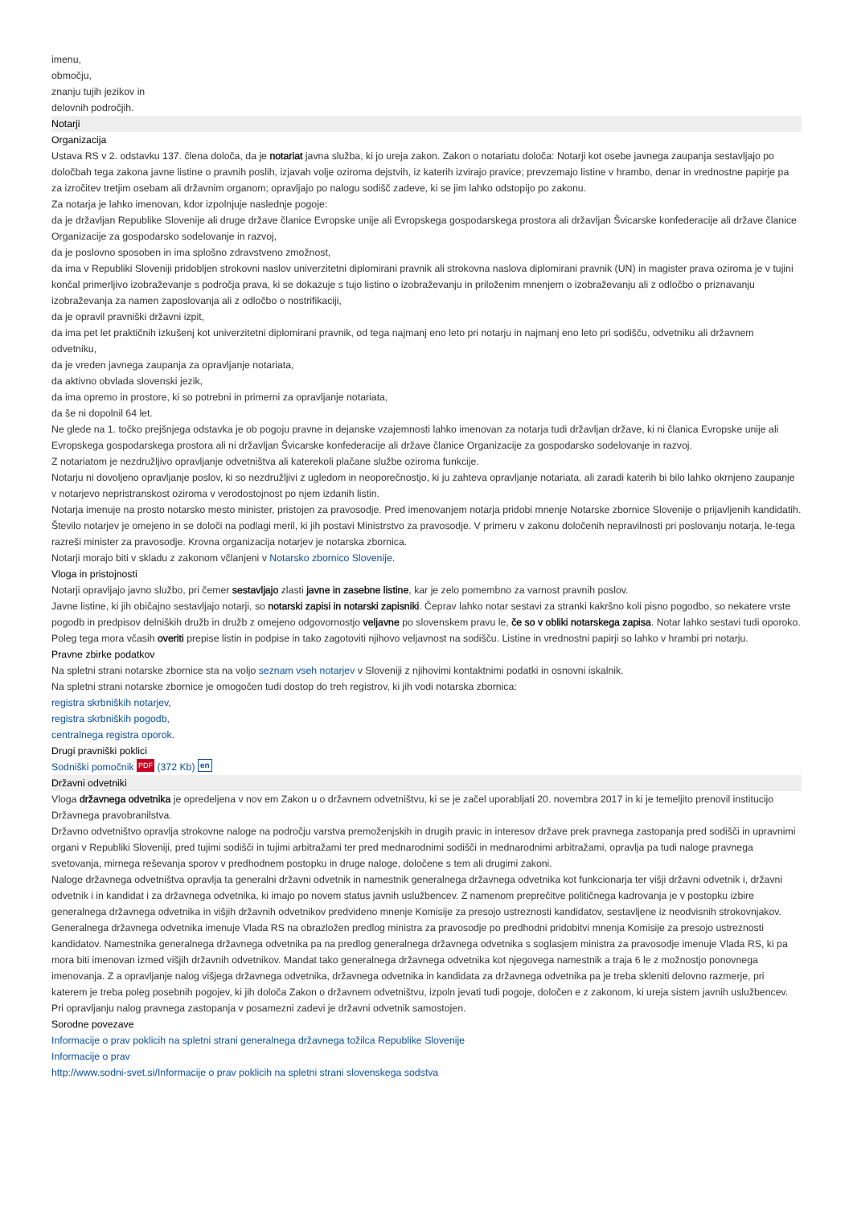imenu,
območju,
znanju tujih jezikov in
delovnih področjih.
Notarji
Organizacija
Ustava RS v 2. odstavku 137. člena določa, da je notariat javna služba, ki jo ureja zakon. Zakon o notariatu določa: Notarji kot osebe javnega zaupanja sestavljajo po določbah tega zakona javne listine o pravnih poslih, izjavah volje oziroma dejstvih, iz katerih izvirajo pravice; prevzemajo listine v hrambo, denar in vrednostne papirje pa za izročitev tretjim osebam ali državnim organom; opravljajo po nalogu sodišč zadeve, ki se jim lahko odstopijo po zakonu.
Za notarja je lahko imenovan, kdor izpolnjuje naslednje pogoje:
da je državljan Republike Slovenije ali druge države članice Evropske unije ali Evropskega gospodarskega prostora ali državljan Švicarske konfederacije ali države članice Organizacije za gospodarsko sodelovanje in razvoj,
da je poslovno sposoben in ima splošno zdravstveno zmožnost,
da ima v Republiki Sloveniji pridobljen strokovni naslov univerzitetni diplomirani pravnik ali strokovna naslova diplomirani pravnik (UN) in magister prava oziroma je v tujini končal primerljivo izobraževanje s področja prava, ki se dokazuje s tujo listino o izobraževanju in priloženim mnenjem o izobraževanju ali z odločbo o priznavanju izobraževanja za namen zaposlovanja ali z odločbo o nostrifikaciji,
da je opravil pravniški državni izpit,
da ima pet let praktičnih izkušenj kot univerzitetni diplomirani pravnik, od tega najmanj eno leto pri notarju in najmanj eno leto pri sodišču, odvetniku ali državnem odvetniku,
da je vreden javnega zaupanja za opravljanje notariata,
da aktivno obvlada slovenski jezik,
da ima opremo in prostore, ki so potrebni in primerni za opravljanje notariata,
da še ni dopolnil 64 let.
Ne glede na 1. točko prejšnjega odstavka je ob pogoju pravne in dejanske vzajemnosti lahko imenovan za notarja tudi državljan države, ki ni članica Evropske unije ali Evropskega gospodarskega prostora ali ni državljan Švicarske konfederacije ali države članice Organizacije za gospodarsko sodelovanje in razvoj.
Z notariatom je nezdružljivo opravljanje odvetništva ali katerekoli plačane službe oziroma funkcije.
Notarju ni dovoljeno opravljanje poslov, ki so nezdružljivi z ugledom in neoporečnostjo, ki ju zahteva opravljanje notariata, ali zaradi katerih bi bilo lahko okrnjeno zaupanje v notarjevo nepristranskost oziroma v verodostojnost po njem izdanih listin.
Notarja imenuje na prosto notarsko mesto minister, pristojen za pravosodje. Pred imenovanjem notarja pridobi mnenje Notarske zbornice Slovenije o prijavljenih kandidatih. Število notarjev je omejeno in se določi na podlagi meril, ki jih postavi Ministrstvo za pravosodje. V primeru v zakonu določenih nepravilnosti pri poslovanju notarja, le-tega razreši minister za pravosodje. Krovna organizacija notarjev je notarska zbornica.
Notarji morajo biti v skladu z zakonom včlanjeni v Notarsko zbornico Slovenije.
Vloga in pristojnosti
Notarji opravljajo javno službo, pri čemer sestavljajo zlasti javne in zasebne listine, kar je zelo pomembno za varnost pravnih poslov.
Javne listine, ki jih običajno sestavljajo notarji, so notarski zapisi in notarski zapisniki. Čeprav lahko notar sestavi za stranki kakršno koli pisno pogodbo, so nekatere vrste pogodb in predpisov delniških družb in družb z omejeno odgovornostjo veljavne po slovenskem pravu le, če so v obliki notarskega zapisa. Notar lahko sestavi tudi oporoko. Poleg tega mora včasih overiti prepise listin in podpise in tako zagotoviti njihovo veljavnost na sodišču. Listine in vrednostni papirji so lahko v hrambi pri notarju.
Pravne zbirke podatkov
Na spletni strani notarske zbornice sta na voljo seznam vseh notarjev v Sloveniji z njihovimi kontaktnimi podatki in osnovni iskalnik.
Na spletni strani notarske zbornice je omogočen tudi dostop do treh registrov, ki jih vodi notarska zbornica:
registra skrbniških notarjev,
registra skrbniških pogodb,
centralnega registra oporok.
Drugi pravniški poklici
Sodniški pomočnik PDF (372 Kb) en
Državni odvetniki
Vloga državnega odvetnika je opredeljena v nov em Zakon u o državnem odvetništvu, ki se je začel uporabljati 20. novembra 2017 in ki je temeljito prenovil institucijo Državnega pravobranilstva.
Državno odvetništvo opravlja strokovne naloge na področju varstva premoženjskih in drugih pravic in interesov države prek pravnega zastopanja pred sodišči in upravnimi organi v Republiki Sloveniji, pred tujimi sodišči in tujimi arbitražami ter pred mednarodnimi sodišči in mednarodnimi arbitražami, opravlja pa tudi naloge pravnega svetovanja, mirnega reševanja sporov v predhodnem postopku in druge naloge, določene s tem ali drugimi zakoni.
Naloge državnega odvetništva opravlja ta generalni državni odvetnik in namestnik generalnega državnega odvetnika kot funkcionarja ter višji državni odvetnik i, državni odvetnik i in kandidat i za državnega odvetnika, ki imajo po novem status javnih uslužbencev. Z namenom preprečitve političnega kadrovanja je v postopku izbire generalnega državnega odvetnika in višjih državnih odvetnikov predvideno mnenje Komisije za presojo ustreznosti kandidatov, sestavljene iz neodvisnih strokovnjakov.
Generalnega državnega odvetnika imenuje Vlada RS na obrazložen predlog ministra za pravosodje po predhodni pridobitvi mnenja Komisije za presojo ustreznosti kandidatov. Namestnika generalnega državnega odvetnika pa na predlog generalnega državnega odvetnika s soglasjem ministra za pravosodje imenuje Vlada RS, ki pa mora biti imenovan izmed višjih državnih odvetnikov. Mandat tako generalnega državnega odvetnika kot njegovega namestnik a traja 6 le z možnostjo ponovnega imenovanja. Z a opravljanje nalog višjega državnega odvetnika, državnega odvetnika in kandidata za državnega odvetnika pa je treba skleniti delovno razmerje, pri katerem je treba poleg posebnih pogojev, ki jih določa Zakon o državnem odvetništvu, izpoln jevati tudi pogoje, določen e z zakonom, ki ureja sistem javnih uslužbencev.
Pri opravljanju nalog pravnega zastopanja v posamezni zadevi je državni odvetnik samostojen.
Sorodne povezave
Informacije o prav poklicih na spletni strani generalnega državnega tožilca Republike Slovenije
Informacije o prav
http://www.sodni-svet.si/Informacije o prav poklicih na spletni strani slovenskega sodstva